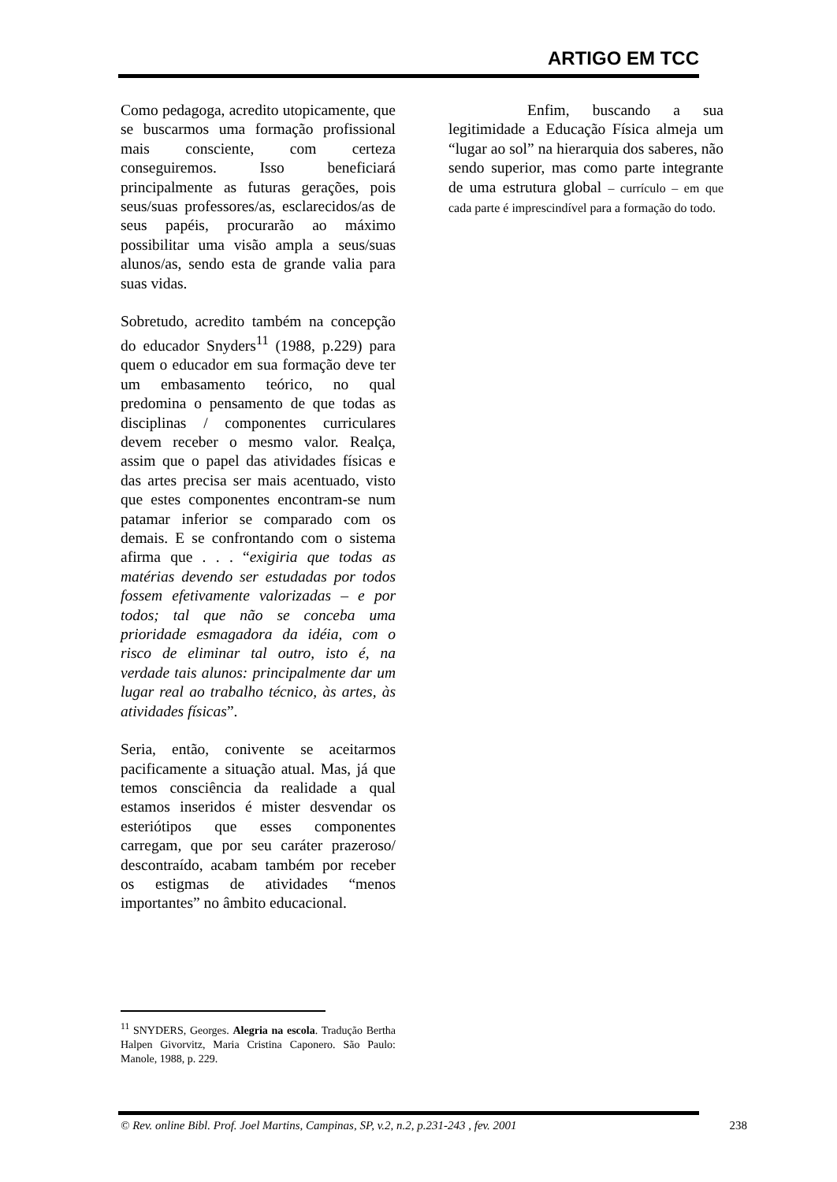ARTIGO EM TCC
Como pedagoga, acredito utopicamente, que se buscarmos uma formação profissional mais consciente, com certeza conseguiremos. Isso beneficiará principalmente as futuras gerações, pois seus/suas professores/as, esclarecidos/as de seus papéis, procurarão ao máximo possibilitar uma visão ampla a seus/suas alunos/as, sendo esta de grande valia para suas vidas.
Sobretudo, acredito também na concepção do educador Snyders<sup>11</sup> (1988, p.229) para quem o educador em sua formação deve ter um embasamento teórico, no qual predomina o pensamento de que todas as disciplinas / componentes curriculares devem receber o mesmo valor. Realça, assim que o papel das atividades físicas e das artes precisa ser mais acentuado, visto que estes componentes encontram-se num patamar inferior se comparado com os demais. E se confrontando com o sistema afirma que . . . “exigiria que todas as matérias devendo ser estudadas por todos fossem efetivamente valorizadas – e por todos; tal que não se conceba uma prioridade esmagadora da idéia, com o risco de eliminar tal outro, isto é, na verdade tais alunos: principalmente dar um lugar real ao trabalho técnico, às artes, às atividades físicas”.
Seria, então, conivente se aceitarmos pacificamente a situação atual. Mas, já que temos consciência da realidade a qual estamos inseridos é mister desvendar os esteriótipos que esses componentes carregam, que por seu caráter prazeroso/ descontraído, acabam também por receber os estigmas de atividades “menos importantes” no âmbito educacional.
Enfim, buscando a sua legitimidade a Educação Física almeja um “lugar ao sol” na hierarquia dos saberes, não sendo superior, mas como parte integrante de uma estrutura global – currículo – em que cada parte é imprescindível para a formação do todo.
<sup>11</sup> SNYDERS, Georges. Alegria na escola. Tradução Bertha Halpen Givorvitz, Maria Cristina Caponero. São Paulo: Manole, 1988, p. 229.
© Rev. online Bibl. Prof. Joel Martins, Campinas, SP, v.2, n.2, p.231-243 , fev. 2001 238